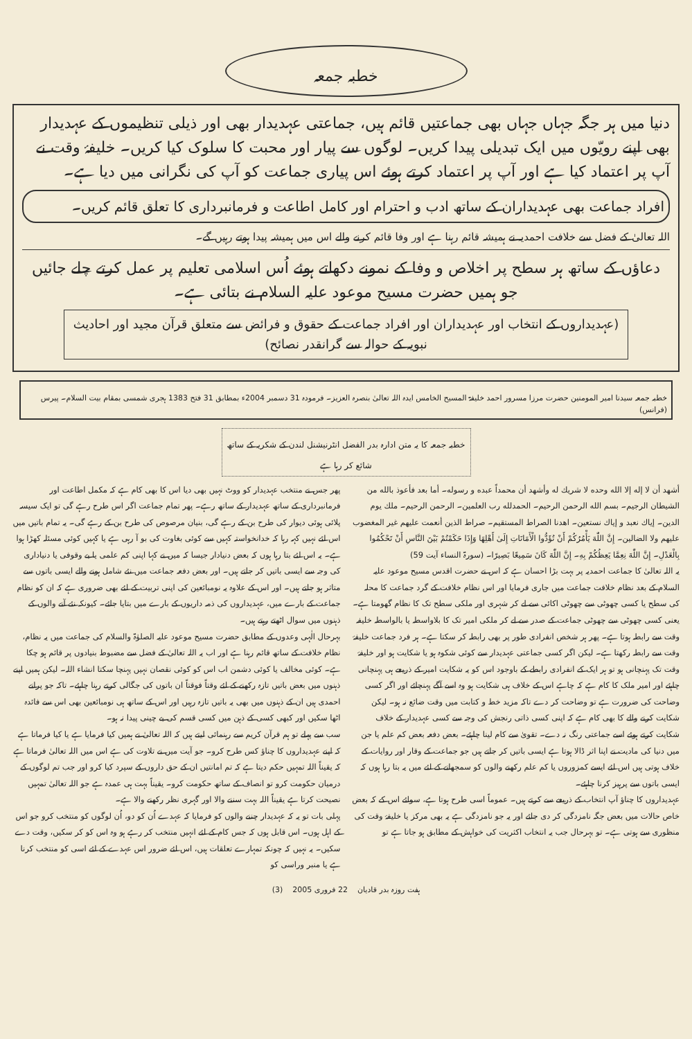خطبہ جمعہ
دنیا میں ہر جگہ جہاں جہاں بھی جماعتیں قائم ہیں، جماعتی عہدیدار بھی اور ذیلی تنظیموں کے عہدیدار بھی اپنے رویّوں میں ایک تبدیلی پیدا کریں۔ لوگوں سے پیار اور محبت کا سلوک کیا کریں۔ خلیفۂ وقت نے آپ پر اعتماد کیا ہے اور آپ پر اعتماد کرتے ہوئے اس پیاری جماعت کو آپ کی نگرانی میں دیا ہے۔
افراد جماعت بھی عہدیداران کے ساتھ ادب و احترام اور کامل اطاعت و فرمانبرداری کا تعلق قائم کریں۔
اللہ تعالیٰ کے فضل سے خلافت احمدیہ نے ہمیشہ قائم رہنا ہے اور وفا قائم کرنے والے اس میں ہمیشہ پیدا ہوتے رہیں گے۔
دعاؤں کے ساتھ ہر سطح پر اخلاص و وفا کے نمونے دکھاتے ہوئے اُس اسلامی تعلیم پر عمل کرتے چلے جائیں جو ہمیں حضرت مسیح موعود علیہ السلام نے بتائی ہے۔
(عہدیداروں کے انتخاب اور عہدیداران اور افراد جماعت کے حقوق و فرائض سے متعلق قرآن مجید اور احادیث نبویہ کے حوالہ سے گرانقدر نصائح)
خطبہ جمعہ سیدنا امیر المومنین حضرت مرزا مسرور احمد خلیفۃ المسیح الخامس ایدہ اللہ تعالیٰ بنصرہ العزیز۔ فرمودہ 31 دسمبر 2004ء بمطابق 31 فتح 1383 ہجری شمسی بمقام بیت السلام۔ پیرس (فرانس)
خطبہ جمعہ کا یہ متن ادارہ بدر الفضل انٹرنیشنل لندن کے شکریہ کے ساتھ شائع کر رہا ہے
أشهد أن لا إله إلا الله وحده لا شريك له وأشهد أن محمداً عبده و رسوله۔ أما بعد فأعوذ بالله من الشيطان الرجيم۔ بسم الله الرحمن الرحيم۔ الحمدلله رب العلمين۔ الرحمن الرحيم۔ ملك يوم الدين۔ إياك نعبد و إياك نستعين۔ اهدنا الصراط المستقيم۔ صراط الذين أنعمت عليهم غير المغضوب عليهم ولا الضالين۔ إِنَّ اللّٰهَ يَأْمُرُكُمْ أَنْ تُؤَدُّوا الْأَمَانَاتِ إِلَىٰ أَهْلِهَا وَإِذَا حَكَمْتُمْ بَيْنَ النَّاسِ أَنْ تَحْكُمُوا بِالْعَدْلِ۔ إِنَّ اللّٰهَ نِعِمَّا يَعِظُكُمْ بِهِ۔ إِنَّ اللّٰهَ كَانَ سَمِيعًا بَصِيرًا۔ (سورۃ النساء آیت 59)
یہ اللہ تعالیٰ کا جماعت احمدیہ پر بہت بڑا احسان ہے کہ اس نے حضرت اقدس مسیح موعود علیہ السلام کے بعد نظام خلافت جماعت میں جاری فرمایا اور اس نظام خلافت کے گرد جماعت کا محلہ کی سطح یا کسی چھوٹی سے چھوٹی اکائی سے لے کر شہری اور ملکی سطح تک کا نظام گھومتا ہے۔ یعنی کسی چھوٹی سے چھوٹی جماعت کے صدر سے لے کر ملکی امیر تک کا بلاواسطہ یا بالواسطہ خلیفہ وقت سے رابطہ ہوتا ہے۔ پھر ہر شخص انفرادی طور پر بھی رابطہ کر سکتا ہے۔ ہر فرد جماعت خلیفۂ وقت سے رابطہ رکھتا ہے۔ لیکن اگر کسی جماعتی عہدیدار سے کوئی شکوہ ہو یا شکایت ہو اور خلیفۂ وقت تک پہنچانی ہو تو ہر ایک کے انفرادی رابطے کے باوجود اس کو یہ شکایت امیر کے ذریعے ہی پہنچانی چاہئے اور امیر ملک کا کام ہے کہ چاہے اس کے خلاف ہی شکایت ہو وہ اسے آگے پہنچائے اور اگر کسی وضاحت کی ضرورت ہے تو وضاحت کر دے تاکہ مزید خط و کتابت میں وقت ضائع نہ ہو۔ لیکن شکایت کرنے والے کا بھی کام ہے کہ اپنی کسی ذاتی رنجش کی وجہ سے کسی عہدیدار کے خلاف شکایت کرتے ہوئے اسے جماعتی رنگ نہ دے۔ تقویٰ سے کام لینا چاہئے۔ بعض دفعہ بعض کم علم یا جن میں دنیا کی مادیت نے اپنا اثر ڈالا ہوتا ہے ایسی باتیں کر جاتے ہیں جو جماعت کے وقار اور روایات کے خلاف ہوتی ہیں اس لئے ایسے کمزوروں یا کم علم رکھنے والوں کو سمجھانے کے لئے میں یہ بتا رہا ہوں کہ ایسی باتوں سے پرہیز کرنا چاہئے۔
عہدیداروں کا چناؤ آپ انتخاب کے ذریعے سے کرتے ہیں۔ عموماً اسی طرح ہوتا ہے، سوائے اس کے کہ بعض خاص حالات میں بعض جگہ نامزدگی کر دی جائے اور یہ جو نامزدگی ہے یہ بھی مرکز یا خلیفۂ وقت کی منظوری سے ہوتی ہے۔ تو بہرحال جب یہ انتخاب اکثریت کی خواہش کے مطابق ہو جاتا ہے تو
پھر جس نے منتخب عہدیدار کو ووٹ نہیں بھی دیا اس کا بھی کام ہے کہ مکمل اطاعت اور فرمانبرداری کے ساتھ عہدیدار کے ساتھ رہے۔ پھر تمام جماعت اگر اس طرح رہے گی تو ایک سیسہ پلائی ہوئی دیوار کی طرح بن کے رہے گی، بنیان مرصوص کی طرح بن کے رہے گی۔ یہ تمام باتیں میں اس لئے نہیں کہہ رہا کہ خدانخواستہ کہیں سے کوئی بغاوت کی بو آ رہی ہے یا کہیں کوئی مسئلہ کھڑا ہوا ہے۔ یہ اس لئے بتا رہا ہوں کہ بعض دنیادار جیسا کہ میں نے کہا اپنی کم علمی یا بے وقوفی یا دنیاداری کی وجہ سے ایسی باتیں کر جاتے ہیں۔ اور بعض دفعہ جماعت میں نئے شامل ہونے والے ایسی باتوں سے متاثر ہو جاتے ہیں۔ اور اس کے علاوہ یہ نومبائعین کی اپنی تربیت کے لئے بھی ضروری ہے کہ ان کو نظام جماعت کے بارے میں، عہدیداروں کی ذمہ داریوں کے بارے میں بتایا جائے۔ کیونکہ نئے آنے والوں کے ذہنوں میں سوال اٹھتے رہتے ہیں۔
بہرحال الٰہی وعدوں کے مطابق حضرت مسیح موعود علیہ الصلوٰۃ والسلام کی جماعت میں یہ نظام، نظام خلافت کے ساتھ قائم رہنا ہے اور اب یہ اللہ تعالیٰ کے فضل سے مضبوط بنیادوں پر قائم ہو چکا ہے۔ کوئی مخالف یا کوئی دشمن اب اس کو کوئی نقصان نہیں پہنچا سکتا انشاء اللہ۔ لیکن ہمیں اپنے ذہنوں میں بعض باتیں تازہ رکھنے کے لئے وقتاً فوقتاً ان باتوں کی جگالی کرتے رہنا چاہئے۔ تاکہ جو پرانے احمدی ہیں ان کے ذہنوں میں بھی یہ باتیں تازہ رہیں اور اس کے ساتھ ہی نومبائعین بھی اس سے فائدہ اٹھا سکیں اور کبھی کسی کے ذہن میں کسی قسم کی بے چینی پیدا نہ ہو۔
سب سے پہلے تو ہم قرآن کریم سے رہنمائی لیتے ہیں کہ اللہ تعالیٰ نے ہمیں کیا فرمایا ہے یا کیا فرماتا ہے کہ اپنے عہدیداروں کا چناؤ کس طرح کرو۔ جو آیت میں نے تلاوت کی ہے اس میں اللہ تعالیٰ فرماتا ہے کہ یقیناً اللہ تمہیں حکم دیتا ہے کہ تم امانتیں ان کے حق داروں کے سپرد کیا کرو اور جب تم لوگوں کے درمیان حکومت کرو تو انصاف کے ساتھ حکومت کرو۔ یقیناً بہت ہی عمدہ ہے جو اللہ تعالیٰ تمہیں نصیحت کرتا ہے یقیناً اللہ بہت سننے والا اور گہری نظر رکھنے والا ہے۔
پہلی بات تو یہ کہ عہدیدار چننے والوں کو فرمایا کہ عہدے اُن کو دو، اُن لوگوں کو منتخب کرو جو اس کے اہل ہوں۔ اس قابل ہوں کہ جس کام کے لئے انہیں منتخب کر رہے ہو وہ اس کو کر سکیں، وقت دے سکیں۔ یہ نہیں کہ چونکہ تمہارے تعلقات ہیں، اس لئے ضرور اس عہدے کے لئے اسی کو منتخب کرنا ہے یا منبر وراسی کو
ہفت روزہ بدر قادیان 22 فروری 2005 (3)